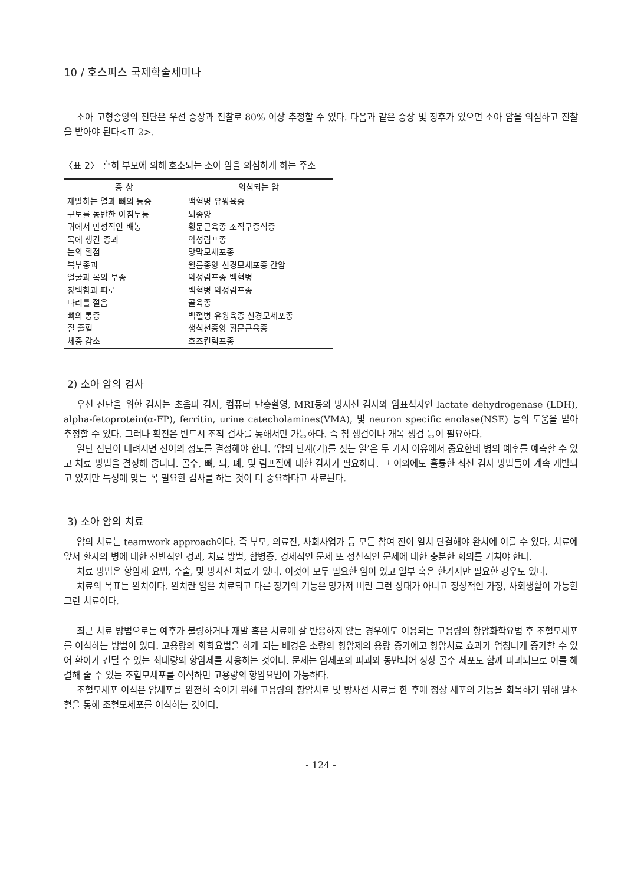10 / 호스피스 국제학술세미나
소아 고형종양의 진단은 우선 증상과 진찰로 80% 이상 추정할 수 있다. 다음과 같은 증상 및 징후가 있으면 소아 암을 의심하고 진찰을 받아야 된다<표 2>.
〈표 2〉 흔히 부모에 의해 호소되는 소아 암을 의심하게 하는 주소
| 증 상 | 의심되는 암 |
| --- | --- |
| 재발하는 열과 뼈의 통증 | 백혈병 유윙육종 |
| 구토를 동반한 아침두통 | 뇌종양 |
| 귀에서 만성적인 배농 | 횡문근육종 조직구증식증 |
| 목에 생긴 종괴 | 악성림프종 |
| 눈의 흰점 | 망막모세포종 |
| 복부종괴 | 윌름종양 신경모세포종 간암 |
| 얼굴과 목의 부종 | 악성림프종 백혈병 |
| 창백함과 피로 | 백혈병 악성림프종 |
| 다리를 절음 | 골육종 |
| 뼈의 통증 | 백혈병 유윙육종 신경모세포종 |
| 질 출혈 | 생식선종양 횡문근육종 |
| 체중 감소 | 호즈킨림프종 |
2) 소아 암의 검사
우선 진단을 위한 검사는 초음파 검사, 컴퓨터 단층촬영, MRI등의 방사선 검사와 암표식자인 lactate dehydrogenase (LDH), alpha-fetoprotein(α-FP), ferritin, urine catecholamines(VMA), 및 neuron specific enolase(NSE) 등의 도움을 받아 추정할 수 있다. 그러나 확진은 반드시 조직 검사를 통해서만 가능하다. 즉 침 생검이나 개복 생검 등이 필요하다.
일단 진단이 내려지면 전이의 정도를 결정해야 한다. ‘암의 단계(기)를 짓는 일’은 두 가지 이유에서 중요한데 병의 예후를 예측할 수 있고 치료 방법을 결정해 줍니다. 골수, 뼈, 뇌, 폐, 및 림프절에 대한 검사가 필요하다. 그 이외에도 훌륭한 최신 검사 방법들이 계속 개발되고 있지만 특성에 맞는 꼭 필요한 검사를 하는 것이 더 중요하다고 사료된다.
3) 소아 암의 치료
암의 치료는 teamwork approach이다. 즉 부모, 의료진, 사회사업가 등 모든 참여 진이 일치 단결해야 완치에 이를 수 있다. 치료에 앞서 환자의 병에 대한 전반적인 경과, 치료 방법, 합병증, 경제적인 문제 또 정신적인 문제에 대한 충분한 회의를 거쳐야 한다.
치료 방법은 항암제 요법, 수술, 및 방사선 치료가 있다. 이것이 모두 필요한 암이 있고 일부 혹은 한가지만 필요한 경우도 있다.
치료의 목표는 완치이다. 완치란 암은 치료되고 다른 장기의 기능은 망가져 버린 그런 상태가 아니고 정상적인 가정, 사회생활이 가능한 그런 치료이다.
최근 치료 방법으로는 예후가 불량하거나 재발 혹은 치료에 잘 반응하지 않는 경우에도 이용되는 고용량의 항암화학요법 후 조혈모세포를 이식하는 방법이 있다. 고용량의 화학요법을 하게 되는 배경은 소량의 항암제의 용량 증가에고 항암치료 효과가 엄청나게 증가할 수 있어 환아가 견딜 수 있는 최대량의 항암제를 사용하는 것이다. 문제는 암세포의 파괴와 동반되어 정상 골수 세포도 함께 파괴되므로 이를 해결해 줄 수 있는 조혈모세포를 이식하면 고용량의 항암요법이 가능하다.
조혈모세포 이식은 암세포를 완전히 죽이기 위해 고용량의 항암치료 및 방사선 치료를 한 후에 정상 세포의 기능을 회복하기 위해 말초혈을 통해 조혈모세포를 이식하는 것이다.
- 124 -